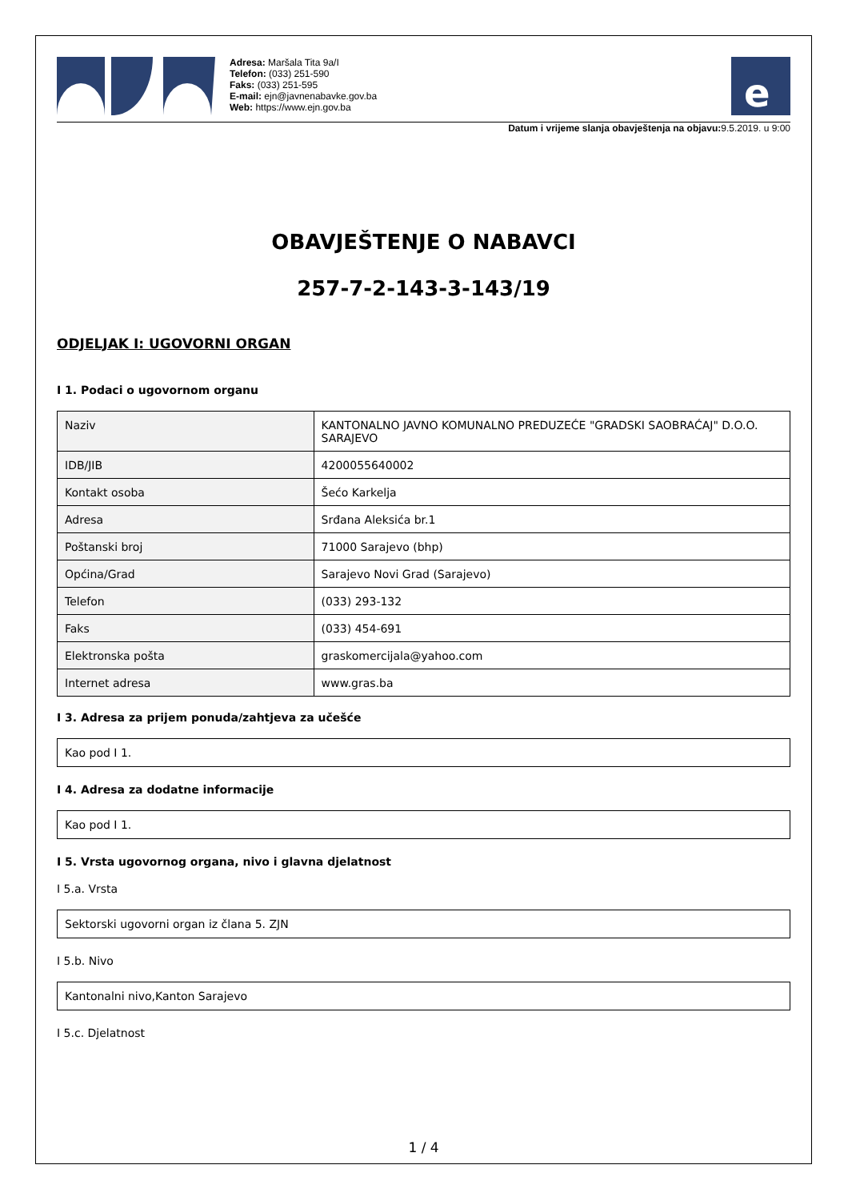Adresa: Maršala Tita 9a/I
Telefon: (033) 251-590
Faks: (033) 251-595
E-mail: ejn@javnenabavke.gov.ba
Web: https://www.ejn.gov.ba
e
Datum i vrijeme slanja obavještenja na objavu: 9.5.2019. u 9:00
OBAVJEŠTENJE O NABAVCI
257-7-2-143-3-143/19
ODJELJAK I: UGOVORNI ORGAN
I 1. Podaci o ugovornom organu
| Naziv | KANTONALNO JAVNO KOMUNALNO PREDUZEĆE "GRADSKI SAOBRAĆAJ" D.O.O. SARAJEVO |
| IDB/JIB | 4200055640002 |
| Kontakt osoba | Šećo Karkelja |
| Adresa | Srđana Aleksića br.1 |
| Poštanski broj | 71000 Sarajevo (bhp) |
| Općina/Grad | Sarajevo Novi Grad (Sarajevo) |
| Telefon | (033) 293-132 |
| Faks | (033) 454-691 |
| Elektronska pošta | graskomercijala@yahoo.com |
| Internet adresa | www.gras.ba |
I 3. Adresa za prijem ponuda/zahtjeva za učešće
Kao pod I 1.
I 4. Adresa za dodatne informacije
Kao pod I 1.
I 5. Vrsta ugovornog organa, nivo i glavna djelatnost
I 5.a. Vrsta
Sektorski ugovorni organ iz člana 5. ZJN
I 5.b. Nivo
Kantonalni nivo,Kanton Sarajevo
I 5.c. Djelatnost
1 / 4